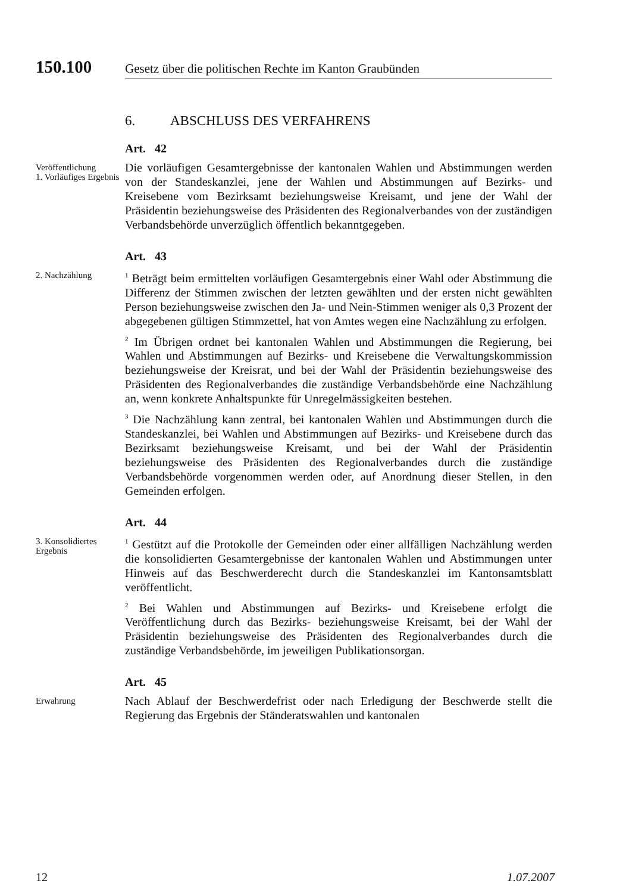150.100 Gesetz über die politischen Rechte im Kanton Graubünden
6. ABSCHLUSS DES VERFAHRENS
Art. 42
Veröffentlichung
1. Vorläufiges Ergebnis
Die vorläufigen Gesamtergebnisse der kantonalen Wahlen und Abstimmungen werden von der Standeskanzlei, jene der Wahlen und Abstimmungen auf Bezirks- und Kreisebene vom Bezirksamt beziehungsweise Kreisamt, und jene der Wahl der Präsidentin beziehungsweise des Präsidenten des Regionalverbandes von der zuständigen Verbandsbehörde unverzüglich öffentlich bekanntgegeben.
Art. 43
2. Nachzählung
<sup>1</sup> Beträgt beim ermittelten vorläufigen Gesamtergebnis einer Wahl oder Abstimmung die Differenz der Stimmen zwischen der letzten gewählten und der ersten nicht gewählten Person beziehungsweise zwischen den Ja- und Nein-Stimmen weniger als 0,3 Prozent der abgegebenen gültigen Stimmzettel, hat von Amtes wegen eine Nachzählung zu erfolgen.
<sup>2</sup> Im Übrigen ordnet bei kantonalen Wahlen und Abstimmungen die Regierung, bei Wahlen und Abstimmungen auf Bezirks- und Kreisebene die Verwaltungskommission beziehungsweise der Kreisrat, und bei der Wahl der Präsidentin beziehungsweise des Präsidenten des Regionalverbandes die zuständige Verbandsbehörde eine Nachzählung an, wenn konkrete Anhaltspunkte für Unregelmässigkeiten bestehen.
<sup>3</sup> Die Nachzählung kann zentral, bei kantonalen Wahlen und Abstimmungen durch die Standeskanzlei, bei Wahlen und Abstimmungen auf Bezirks- und Kreisebene durch das Bezirksamt beziehungsweise Kreisamt, und bei der Wahl der Präsidentin beziehungsweise des Präsidenten des Regionalverbandes durch die zuständige Verbandsbehörde vorgenommen werden oder, auf Anordnung dieser Stellen, in den Gemeinden erfolgen.
Art. 44
3. Konsolidiertes Ergebnis
<sup>1</sup> Gestützt auf die Protokolle der Gemeinden oder einer allfälligen Nachzählung werden die konsolidierten Gesamtergebnisse der kantonalen Wahlen und Abstimmungen unter Hinweis auf das Beschwerderecht durch die Standeskanzlei im Kantonsamtsblatt veröffentlicht.
<sup>2</sup> Bei Wahlen und Abstimmungen auf Bezirks- und Kreisebene erfolgt die Veröffentlichung durch das Bezirks- beziehungsweise Kreisamt, bei der Wahl der Präsidentin beziehungsweise des Präsidenten des Regionalverbandes durch die zuständige Verbandsbehörde, im jeweiligen Publikationsorgan.
Art. 45
Erwahrung
Nach Ablauf der Beschwerdefrist oder nach Erledigung der Beschwerde stellt die Regierung das Ergebnis der Ständeratswahlen und kantonalen
12 1.07.2007